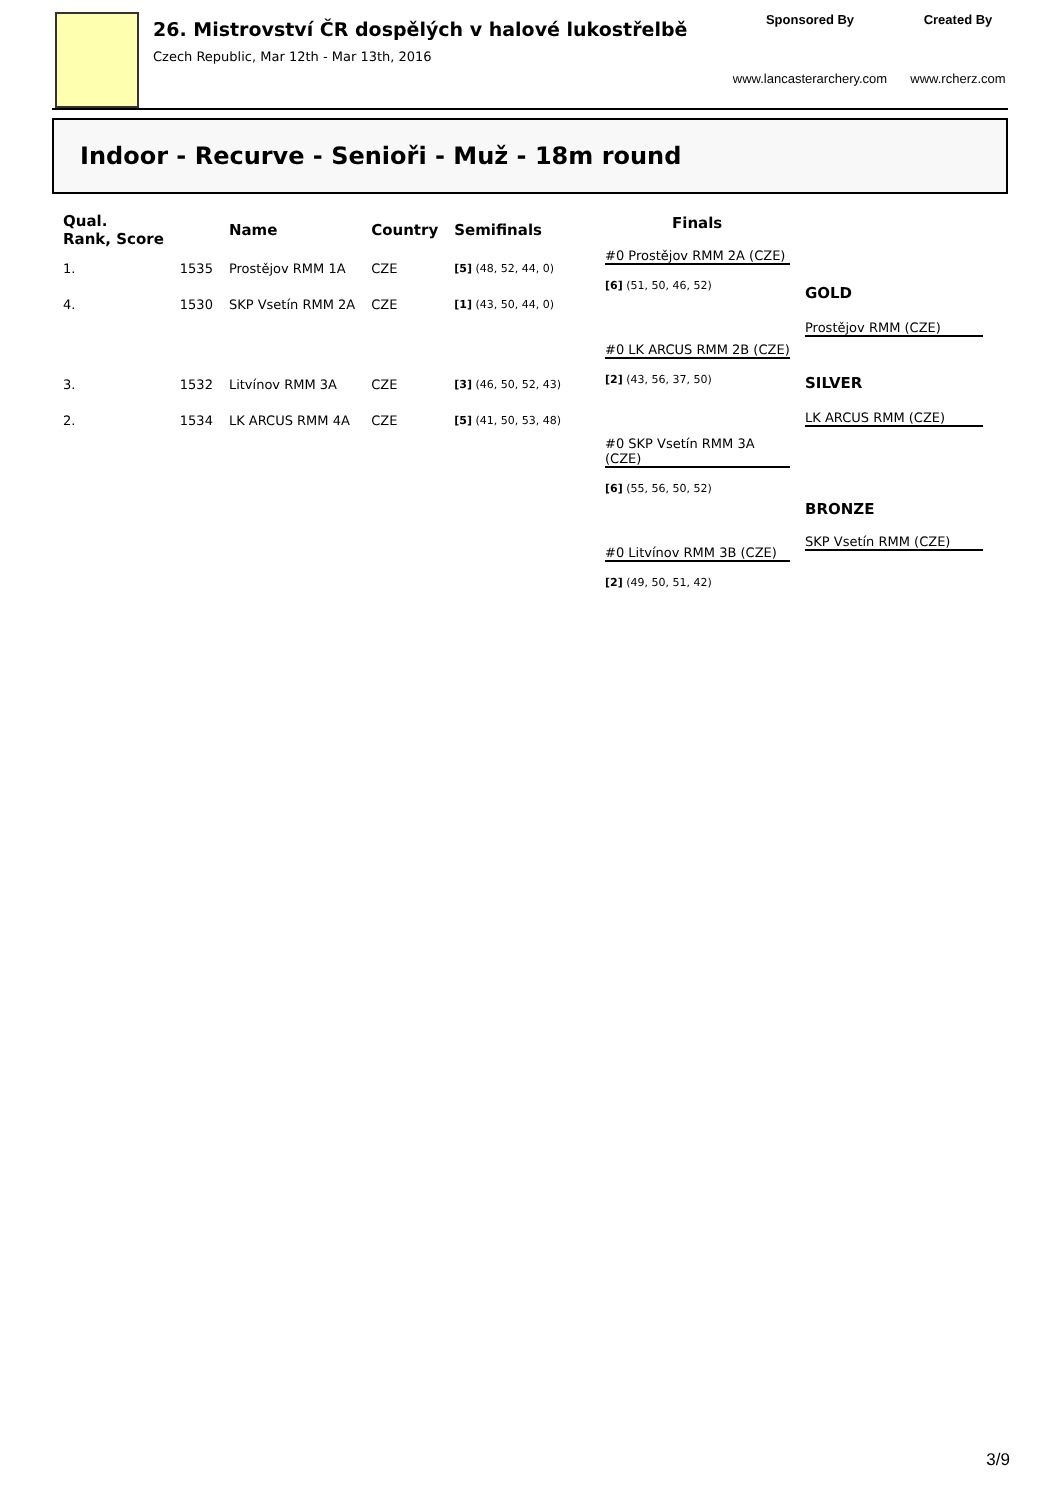26. Mistrovství ČR dospělých v halové lukostřelbě
Czech Republic, Mar 12th - Mar 13th, 2016
Sponsored By
www.lancasterarchery.com
Created By
www.rcherz.com
Indoor - Recurve - Senioři - Muž - 18m round
| Qual. Rank, Score | | Name | Country | Semifinals |
| --- | --- | --- | --- | --- |
| 1. | 1535 | Prostějov RMM 1A | CZE | [5] (48, 52, 44, 0) |
| 4. | 1530 | SKP Vsetín RMM 2A | CZE | [1] (43, 50, 44, 0) |
| 3. | 1532 | Litvínov RMM 3A | CZE | [3] (46, 50, 52, 43) |
| 2. | 1534 | LK ARCUS RMM 4A | CZE | [5] (41, 50, 53, 48) |
Finals
#0 Prostějov RMM 2A (CZE)
[6] (51, 50, 46, 52)
#0 LK ARCUS RMM 2B (CZE)
[2] (43, 56, 37, 50)
#0 SKP Vsetín RMM 3A (CZE)
[6] (55, 56, 50, 52)
#0 Litvínov RMM 3B (CZE)
[2] (49, 50, 51, 42)
GOLD
Prostějov RMM (CZE)
SILVER
LK ARCUS RMM (CZE)
BRONZE
SKP Vsetín RMM (CZE)
3/9